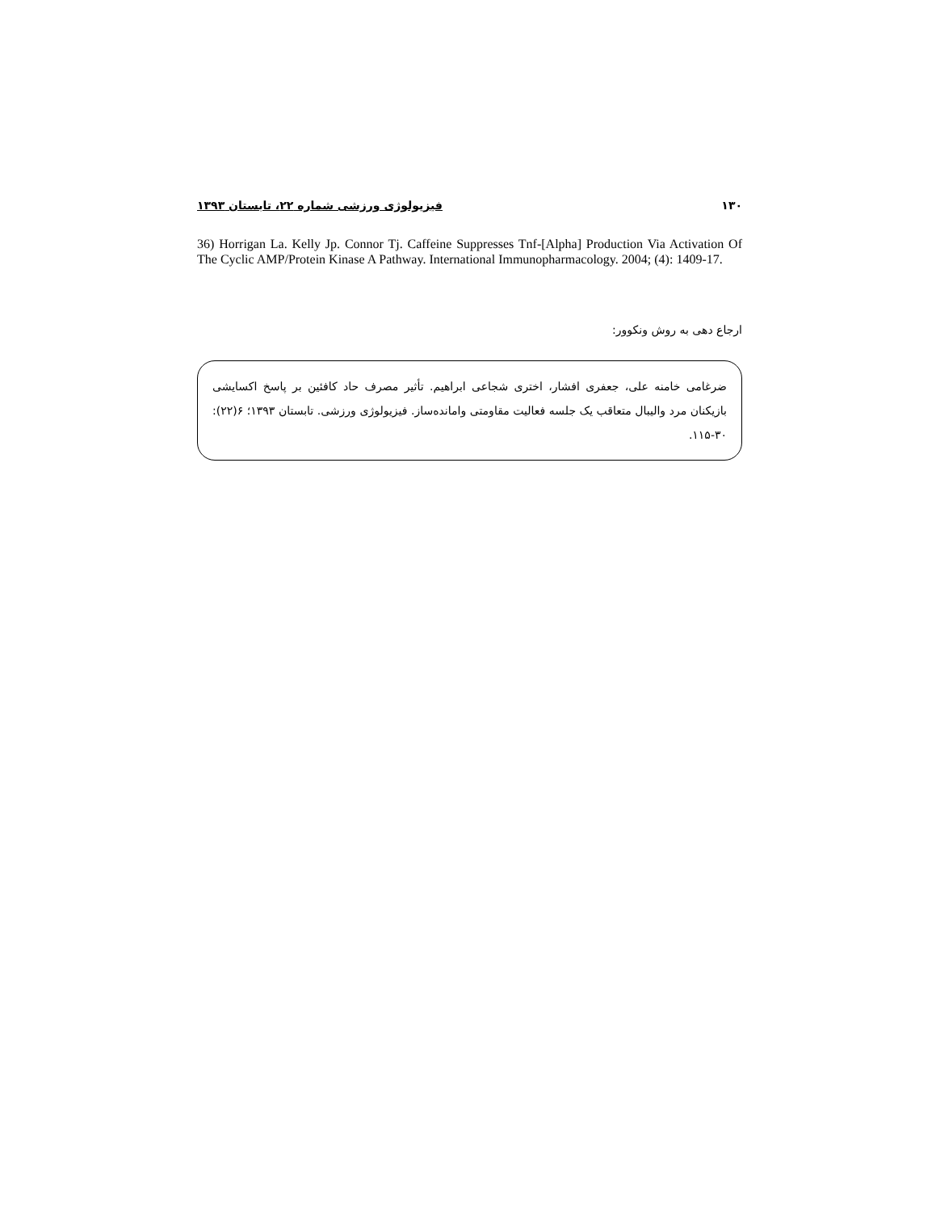۱۳۰ فیزیولوژی ورزشی شماره ۲۲، تابستان ۱۳۹۳
36) Horrigan La. Kelly Jp. Connor Tj. Caffeine Suppresses Tnf-[Alpha] Production Via Activation Of The Cyclic AMP/Protein Kinase A Pathway. International Immunopharmacology. 2004; (4): 1409-17.
ارجاع دهی به روش ونکوور:
ضرغامی خامنه علی، جعفری افشار، اختری شجاعی ابراهیم. تأثیر مصرف حاد کافئین بر پاسخ اکسایشی بازیکنان مرد والیبال متعاقب یک جلسه فعالیت مقاومتی وامانده‌ساز. فیزیولوژی ورزشی. تابستان ۱۳۹۳؛ ۶(۲۲): ۳۰-۱۱۵.